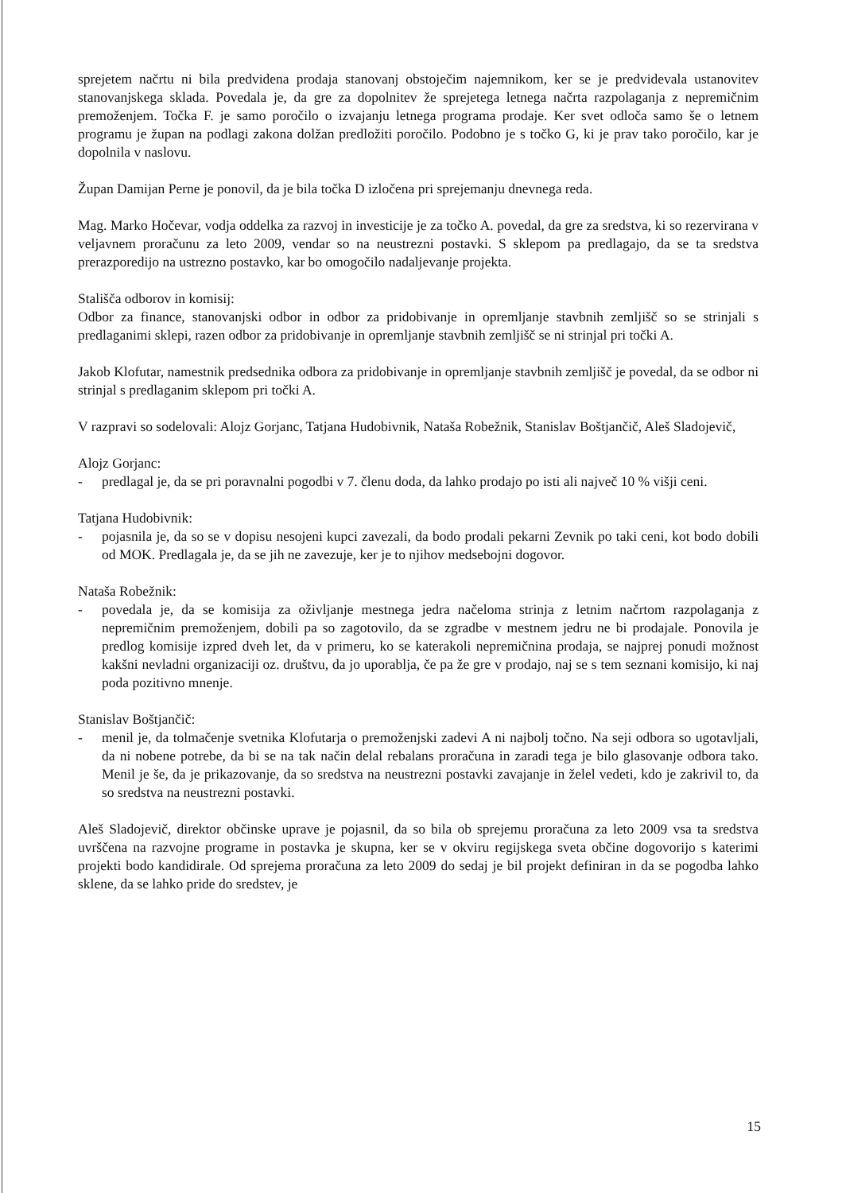sprejetem načrtu ni bila predvidena prodaja stanovanj obstoječim najemnikom, ker se je predvidevala ustanovitev stanovanjskega sklada. Povedala je, da gre za dopolnitev že sprejetega letnega načrta razpolaganja z nepremičnim premoženjem. Točka F. je samo poročilo o izvajanju letnega programa prodaje. Ker svet odloča samo še o letnem programu je župan na podlagi zakona dolžan predložiti poročilo. Podobno je s točko G, ki je prav tako poročilo, kar je dopolnila v naslovu.
Župan Damijan Perne je ponovil, da je bila točka D izločena pri sprejemanju dnevnega reda.
Mag. Marko Hočevar, vodja oddelka za razvoj in investicije je za točko A. povedal, da gre za sredstva, ki so rezervirana v veljavnem proračunu za leto 2009, vendar so na neustrezni postavki. S sklepom pa predlagajo, da se ta sredstva prerazporedijo na ustrezno postavko, kar bo omogočilo nadaljevanje projekta.
Stališča odborov in komisij:
Odbor za finance, stanovanjski odbor in odbor za pridobivanje in opremljanje stavbnih zemljišč so se strinjali s predlaganimi sklepi, razen odbor za pridobivanje in opremljanje stavbnih zemljišč se ni strinjal pri točki A.
Jakob Klofutar, namestnik predsednika odbora za pridobivanje in opremljanje stavbnih zemljišč je povedal, da se odbor ni strinjal s predlaganim sklepom pri točki A.
V razpravi so sodelovali: Alojz Gorjanc, Tatjana Hudobivnik, Nataša Robežnik, Stanislav Boštjančič, Aleš Sladojevič,
Alojz Gorjanc:
- predlagal je, da se pri poravnalni pogodbi v 7. členu doda, da lahko prodajo po isti ali največ 10 % višji ceni.
Tatjana Hudobivnik:
- pojasnila je, da so se v dopisu nesojeni kupci zavezali, da bodo prodali pekarni Zevnik po taki ceni, kot bodo dobili od MOK. Predlagala je, da se jih ne zavezuje, ker je to njihov medsebojni dogovor.
Nataša Robežnik:
- povedala je, da se komisija za oživljanje mestnega jedra načeloma strinja z letnim načrtom razpolaganja z nepremičnim premoženjem, dobili pa so zagotovilo, da se zgradbe v mestnem jedru ne bi prodajale. Ponovila je predlog komisije izpred dveh let, da v primeru, ko se katerakoli nepremičnina prodaja, se najprej ponudi možnost kakšni nevladni organizaciji oz. društvu, da jo uporablja, če pa že gre v prodajo, naj se s tem seznani komisijo, ki naj poda pozitivno mnenje.
Stanislav Boštjančič:
- menil je, da tolmačenje svetnika Klofutarja o premoženjski zadevi A ni najbolj točno. Na seji odbora so ugotavljali, da ni nobene potrebe, da bi se na tak način delal rebalans proračuna in zaradi tega je bilo glasovanje odbora tako. Menil je še, da je prikazovanje, da so sredstva na neustrezni postavki zavajanje in želel vedeti, kdo je zakrivil to, da so sredstva na neustrezni postavki.
Aleš Sladojevič, direktor občinske uprave je pojasnil, da so bila ob sprejemu proračuna za leto 2009 vsa ta sredstva uvrščena na razvojne programe in postavka je skupna, ker se v okviru regijskega sveta občine dogovorijo s katerimi projekti bodo kandidirale. Od sprejema proračuna za leto 2009 do sedaj je bil projekt definiran in da se pogodba lahko sklene, da se lahko pride do sredstev, je
15